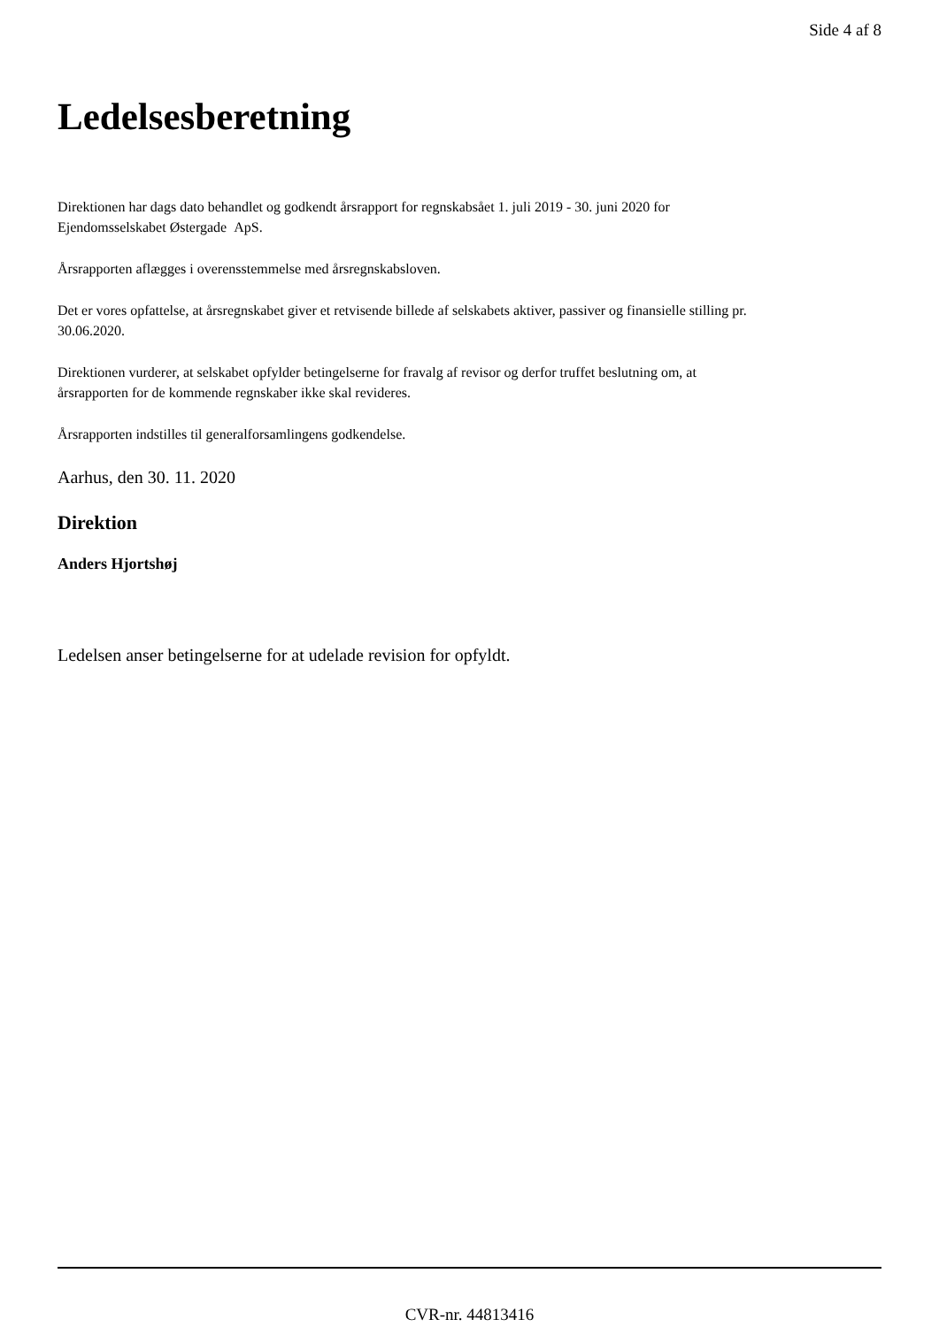Side 4 af 8
Ledelsesberetning
Direktionen har dags dato behandlet og godkendt årsrapport for regnskabsået 1. juli 2019 - 30. juni 2020 for
Ejendomsselskabet Østergade ApS.
Årsrapporten aflægges i overensstemmelse med årsregnskabsloven.
Det er vores opfattelse, at årsregnskabet giver et retvisende billede af selskabets aktiver, passiver og finansielle stilling pr.
30.06.2020.
Direktionen vurderer, at selskabet opfylder betingelserne for fravalg af revisor og derfor truffet beslutning om, at
årsrapporten for de kommende regnskaber ikke skal revideres.
Årsrapporten indstilles til generalforsamlingens godkendelse.
Aarhus, den 30. 11. 2020
Direktion
Anders Hjortshøj
Ledelsen anser betingelserne for at udelade revision for opfyldt.
CVR-nr. 44813416